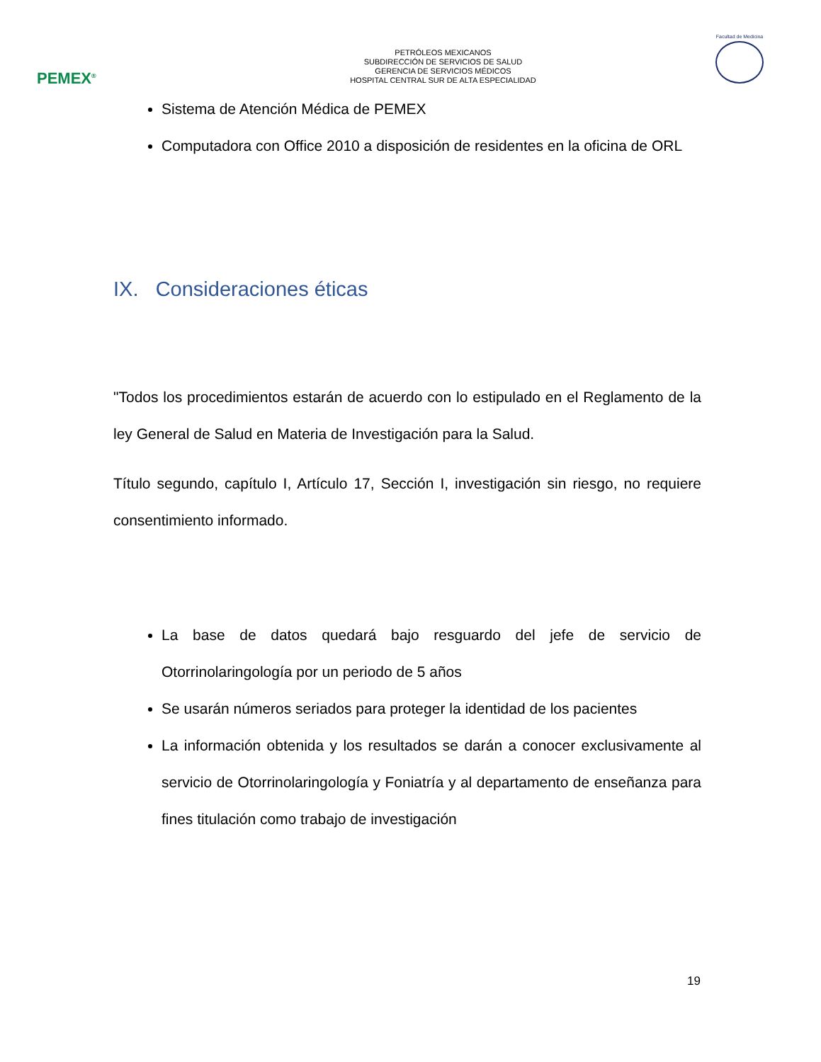PEMEX<sup>®</sup>
PETRÓLEOS MEXICANOS
SUBDIRECCIÓN DE SERVICIOS DE SALUD
GERENCIA DE SERVICIOS MÉDICOS
HOSPITAL CENTRAL SUR DE ALTA ESPECIALIDAD
Facultad de Medicina
Sistema de Atención Médica de PEMEX
Computadora con Office 2010 a disposición de residentes en la oficina de ORL
IX. Consideraciones éticas
"Todos los procedimientos estarán de acuerdo con lo estipulado en el Reglamento de la ley General de Salud en Materia de Investigación para la Salud.
Título segundo, capítulo I, Artículo 17, Sección I, investigación sin riesgo, no requiere consentimiento informado.
La base de datos quedará bajo resguardo del jefe de servicio de Otorrinolaringología por un periodo de 5 años
Se usarán números seriados para proteger la identidad de los pacientes
La información obtenida y los resultados se darán a conocer exclusivamente al servicio de Otorrinolaringología y Foniatría y al departamento de enseñanza para fines titulación como trabajo de investigación
19